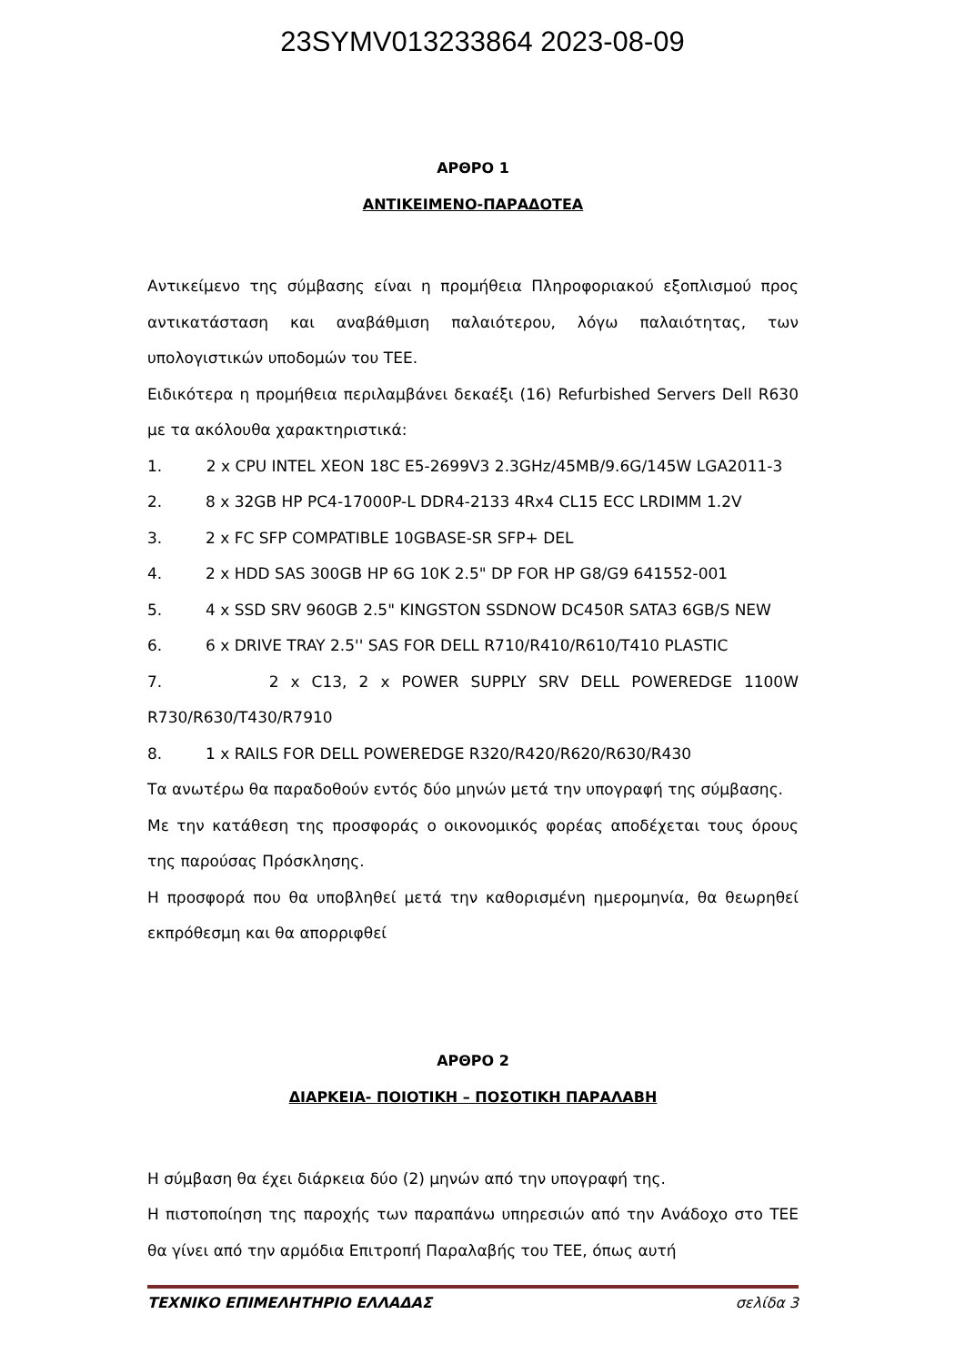23SYMV013233864 2023-08-09
ΑΡΘΡΟ 1
ΑΝΤΙΚΕΙΜΕΝΟ-ΠΑΡΑΔΟΤΕΑ
Αντικείμενο της σύμβασης είναι η προμήθεια Πληροφοριακού εξοπλισμού προς αντικατάσταση και αναβάθμιση παλαιότερου, λόγω παλαιότητας, των υπολογιστικών υποδομών του ΤΕΕ.
Ειδικότερα η προμήθεια περιλαμβάνει δεκαέξι (16) Refurbished Servers Dell R630 με τα ακόλουθα χαρακτηριστικά:
1. 2 x CPU INTEL XEON 18C E5-2699V3 2.3GHz/45MB/9.6G/145W LGA2011-3
2. 8 x 32GB HP PC4-17000P-L DDR4-2133 4Rx4 CL15 ECC LRDIMM 1.2V
3. 2 x FC SFP COMPATIBLE 10GBASE-SR SFP+ DEL
4. 2 x HDD SAS 300GB HP 6G 10K 2.5" DP FOR HP G8/G9 641552-001
5. 4 x SSD SRV 960GB 2.5" KINGSTON SSDNOW DC450R SATA3 6GB/S NEW
6. 6 x DRIVE TRAY 2.5'' SAS FOR DELL R710/R410/R610/T410 PLASTIC
7. 2 x C13, 2 x POWER SUPPLY SRV DELL POWEREDGE 1100W R730/R630/T430/R7910
8. 1 x RAILS FOR DELL POWEREDGE R320/R420/R620/R630/R430
Τα ανωτέρω θα παραδοθούν εντός δύο μηνών μετά την υπογραφή της σύμβασης.
Με την κατάθεση της προσφοράς ο οικονομικός φορέας αποδέχεται τους όρους της παρούσας Πρόσκλησης.
Η προσφορά που θα υποβληθεί μετά την καθορισμένη ημερομηνία, θα θεωρηθεί εκπρόθεσμη και θα απορριφθεί
ΑΡΘΡΟ 2
ΔΙΑΡΚΕΙΑ- ΠΟΙΟΤΙΚΗ – ΠΟΣΟΤΙΚΗ ΠΑΡΑΛΑΒΗ
Η σύμβαση θα έχει διάρκεια δύο (2) μηνών από την υπογραφή της.
Η πιστοποίηση της παροχής των παραπάνω υπηρεσιών από την Ανάδοχο στο ΤΕΕ θα γίνει από την αρμόδια Επιτροπή Παραλαβής του ΤΕΕ, όπως αυτή
ΤΕΧΝΙΚΟ ΕΠΙΜΕΛΗΤΗΡΙΟ ΕΛΛΑΔΑΣ σελίδα 3